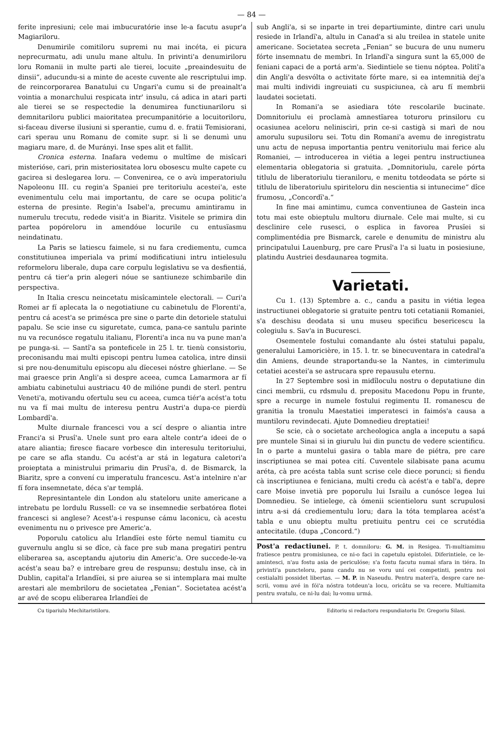— 84 —
ferite inpresiuni; cele mai imbucuratórie inse le-a facutu asupr'a Magiariloru.
Denumirile comitiloru supremi nu mai incéta, ei picura neprecurmatu, adi unulu mane altulu. In privinti'a denumiriloru loru Romanii in multe parti ale tierei, locuite „preaindesuitu de dinsii“, aducundu-si a minte de aceste cuvente ale rescriptului imp. de reincorporarea Banatului cu Ungari'a cumu si de preainalt'a vointia a monarchului respicata intr' insulu, cá adica in atari parti ale tierei se se respectedie la denumirea functiunariloru si demnitariloru publici maioritatea precumpanitórie a locuitoriloru, si-faceau diverse ilusiuni si sperantie, cumu d. e. fratii Temisiorani, cari sperau unu Romanu de comite supr. si li se denumì unu magiaru mare, d. de Murányi. Inse spes alit et fallit.
Cronica esterna. Inafara vedemu o multîme de misîcari misterióse, cari, prin misteriositatea loru obosescu multe capete cu gacirea si deslegarea loru. — Convenirea, ce o avù imperatoriulu Napoleonu III. cu regin'a Spaniei pre teritoriulu acestei'a, este evenimentulu celu mai importantu, de care se ocupa politic'a esterna de presinte. Regin'a Isabel'a, precumu amintiramu in numerulu trecutu, redede visit'a in Biaritz. Visitele se primira din partea popóreloru in amendóue locurile cu entusïasmu neindatinatu.
La Paris se latiescu faimele, si nu fara crediementu, cumca constitutiunea imperiala va primí modificatiuni intru intielesulu reformeloru liberale, dupa care corpulu legislativu se va desfientiá, pentru cá tier'a prin alegeri nóue se santiuneze schimbarile din perspectiva.
In Italia crescu neincetatu misîcamintele electorali. — Curi'a Romei ar fí aplecata la o negotiatiune cu cabinetulu de Florenti'a, pentru cá acest'a se primésca pre sine o parte din detoriele statului papalu. Se scie inse cu siguretate, cumca, pana-ce santulu parinte nu va recunósce regatulu italianu, Florenti'a inca nu va pune man'a pe punga-si. — Santî'a sa ponteficele in 25 l. tr. tienù consistoriu, preconisandu mai multi episcopi pentru lumea catolica, intre dinsii si pre nou-denumitulu episcopu alu dïecesei nóstre ghierlane. — Se mai graesce prin Angli'a si despre aceea, cumca Lamarmora ar fí ambiatu cabinetului austriacu 40 de milióne pundi de sterl. pentru Veneti'a, motivandu ofertulu seu cu aceea, cumca tiér'a acést'a totu nu va fí mai multu de interesu pentru Austri'a dupa-ce pierdù Lombardî'a.
Multe diurnale francesci vou a scí despre o aliantia intre Franci'a si Prusî'a. Unele sunt pro eara altele contr'a ideei de o atare aliantia; firesce fiacare vorbesce din interesulu teritoriului, pe care se afla standu. Cu acést'a ar stá in legatura caletori'a proieptata a ministrului primariu din Prusî'a, d. de Bismarck, la Biaritz, spre a convení cu imperatulu francescu. Ast'a intelnire n'ar fí fora insemnetate, déca s'ar templá.
Represintantele din London alu stateloru unite americane a intrebatu pe lordulu Russell: ce va se insemnedie serbatórea flotei francesci si anglese? Acest'a-i respunse cámu laconicu, cà acestu evenimentu nu o privesce pre Americ'a.
Poporulu catolicu alu Irlandïei este fórte nemul tiamitu cu guvernulu anglu si se dîce, cà face pre sub mana pregatiri pentru eliberarea sa, asceptandu ajutoriu din Americ'a. Ore succede-le-va acést'a seau ba? e intrebare greu de respunsu; destulu inse, cà in Dublin, capital'a Irlandïei, si pre aiurea se si intemplara mai multe arestari ale membriloru de societatea „Fenian“. Societatea acést'a ar avé de scopu eliberarea Irlandïei de
sub Angli'a, si se inparte in trei departiuminte, dintre cari unulu resiede in Irlandï'a, altulu in Canad'a si alu treilea in statele unite americane. Societatea secreta „Fenian“ se bucura de unu numeru fórte insemnatu de membri. In Irlandï'a singura sunt la 65,000 de feniani capaci de a portá arm'a. Siedintiele se tienu nóptea. Politî'a din Angli'a desvólta o activitate fórte mare, si ea intemnitià dej'a mai multi individi ingreuiati cu suspiciunea, cà aru fí membrii laudatei societati.
In Romani'a se asiediara tóte rescolarile bucinate. Domnitoriulu ei proclamà amnestïarea toturoru prinsiloru cu ocasiunea aceloru neliniscìri, prin ce-si castigà si marì de nou amorulu supusiloru sei. Totu din Romani'a avemu de inregistratu unu actu de nepusa importantia pentru venitoriulu mai ferice alu Romaniei, — introducerea in viétia a legei pentru instructiunea elementaria oblegatoria si gratuita. „Domnitoriulu, carele pórta titlulu de liberatoriulu tieraniloru, e menitu totdeodata se pórte si titlulu de liberatoriulu spiriteloru din nescientia si intunecime“ dîce frumosu, „Concordï'a.“
In fine mai amintimu, cumca conventiunea de Gastein inca totu mai este obieptulu multoru diurnale. Cele mai multe, si cu desclinire cele rusesci, o esplica in favorea Prusïei si complimentédia pre Bismarck, carele e denumitu de ministru alu principatului Lauenburg, pre care Prusî'a l'a si luatu in posiesiune, platindu Austriei desdaunarea togmita.
Varietati.
Cu 1. (13) Sptembre a. c., candu a pasitu in viétia legea instructiunei oblegatorie si gratuite pentru toti cetatianii Romaniei, s'a deschisu deodata si unu museu specificu besericescu la colegiulu s. Sav'a in Bucuresci.
Osementele fostului comandante alu óstei statului papalu, generalului Lamoricière, in 15. l. tr. se binecuventara in catedral'a din Amiens, deunde straportandu-se la Nantes, in cimterimulu cetatiei acestei'a se astrucara spre repausulu eternu.
In 27 Septembre sosì in midîloculu nostru o deputatiune din cinci membrii, cu rdsmulu d. prepositu Macedonu Popu in frunte, spre a recurge in numele fostului regimentu II. romanescu de granitia la tronulu Maestatiei imperatesci in faimós'a causa a muntiloru revindecati. Ajute Domnedieu dreptatiei!
Se scie, cà o societate archeologica angla a inceputu a sapá pre muntele Sinai si in giurulu lui din punctu de vedere scientificu. In o parte a muntelui gasira o tabla mare de piétra, pre care inscriptiunea se mai potea cití. Cuventele silabisate pana acumu aréta, cà pre acésta tabla sunt scrise cele diece porunci; si fiendu cà inscriptiunea e feniciana, multi credu cà acést'a e tabl'a, depre care Moise invetià pre poporulu lui Israilu a cunósce legea lui Domnedieu. Se intielege, cà ómenii scientieloru sunt scrupulosi intru a-si dá crediementulu loru; dara la tóta templarea acést'a tabla e unu obieptu multu pretiuitu pentru cei ce scrutédia antecitatile. (dupa „Concord.“)
Post'a redactiunei. P. t. domniloru: G. M. in Resigea. Ti-multiamimu fratiesce pentru promisiunea, ce ni-o faci in capetulu epistolei. Diferintiele, ce le-amintesci, n'au fostu asia de periculóse; s'a fostu facutu numai sfara in tiéra. In privinti'a puncteloru, panu candu nu se voru uní cei competinti, pentru noi cestialalti possidet libertas. — M. P. in Naseudu. Pentru materi'a, despre care ne-scrii, vomu avé in fói'a nóstra totdeun'a locu, oricâtu se va recere. Multiamita pentru svatulu, ce ni-lu dai; lu-vomu urmá.
Cu tipariulu Mechitaristiloru. Editoriu si redactoru respundiatoriu Dr. Gregoriu Silasi.